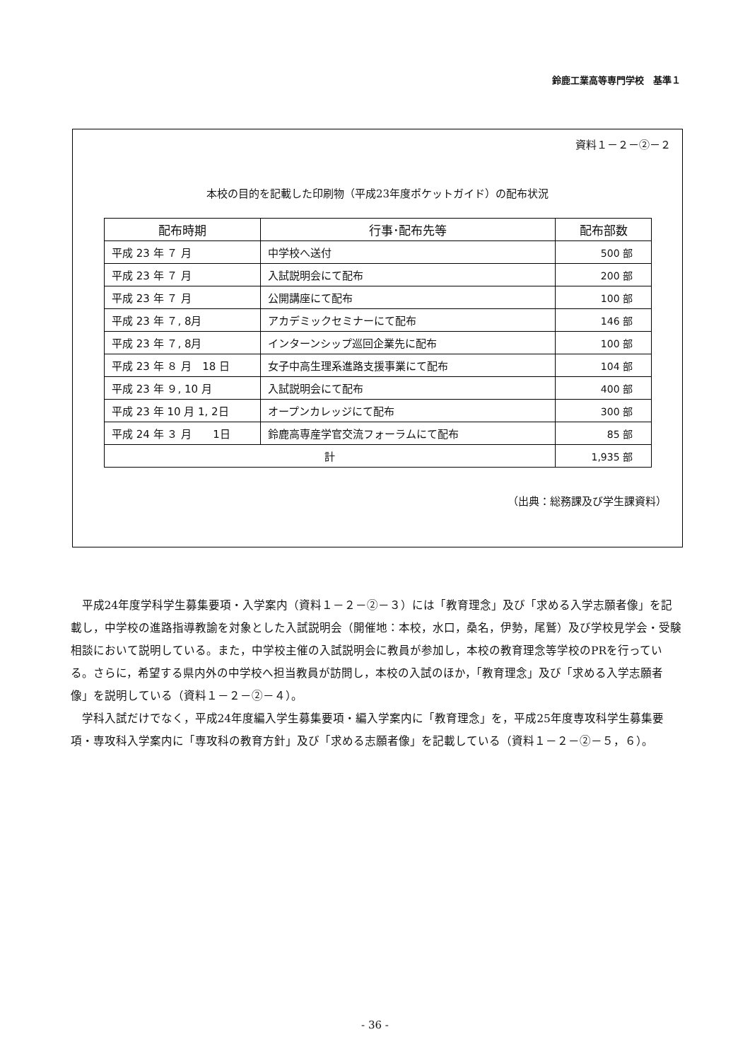鈴鹿工業高等専門学校　基準１
資料１－２－②－２
本校の目的を記載した印刷物（平成23年度ポケットガイド）の配布状況
| 配布時期 | 行事･配布先等 | 配布部数 |
| --- | --- | --- |
| 平成 23 年 ７ 月 | 中学校へ送付 | 500 部 |
| 平成 23 年 ７ 月 | 入試説明会にて配布 | 200 部 |
| 平成 23 年 ７ 月 | 公開講座にて配布 | 100 部 |
| 平成 23 年 ７, 8月 | アカデミックセミナーにて配布 | 146 部 |
| 平成 23 年 ７, 8月 | インターンシップ巡回企業先に配布 | 100 部 |
| 平成 23 年 ８ 月 18 日 | 女子中高生理系進路支援事業にて配布 | 104 部 |
| 平成 23 年 ９, 10 月 | 入試説明会にて配布 | 400 部 |
| 平成 23 年 10 月 1, 2日 | オープンカレッジにて配布 | 300 部 |
| 平成 24 年 ３ 月 1日 | 鈴鹿高専産学官交流フォーラムにて配布 | 85 部 |
| 計 | | 1,935 部 |
（出典：総務課及び学生課資料）
平成24年度学科学生募集要項・入学案内（資料１－２－②－３）には「教育理念」及び「求める入学志願者像」を記載し，中学校の進路指導教諭を対象とした入試説明会（開催地：本校，水口，桑名，伊勢，尾鷲）及び学校見学会・受験相談において説明している。また，中学校主催の入試説明会に教員が参加し，本校の教育理念等学校のPRを行っている。さらに，希望する県内外の中学校へ担当教員が訪問し，本校の入試のほか，「教育理念」及び「求める入学志願者像」を説明している（資料１－２－②－４）。
学科入試だけでなく，平成24年度編入学生募集要項・編入学案内に「教育理念」を，平成25年度専攻科学生募集要項・専攻科入学案内に「専攻科の教育方針」及び「求める志願者像」を記載している（資料１－２－②－５，６）。
- 36 -